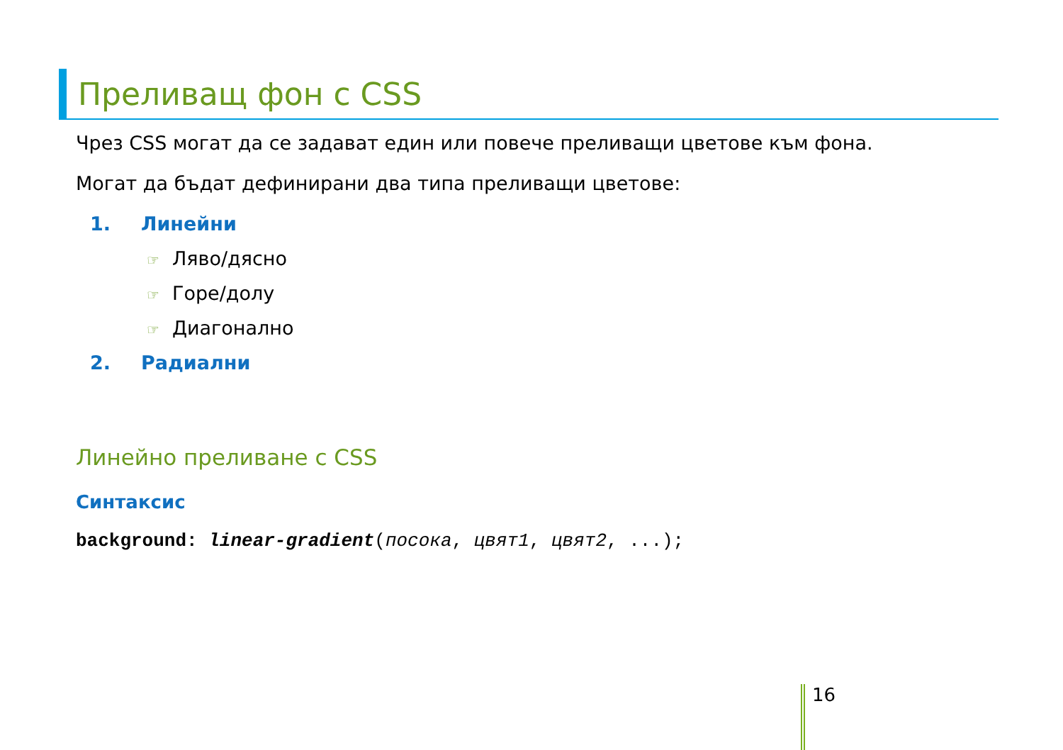Преливащ фон с CSS
Чрез CSS могат да се задават един или повече преливащи цветове към фона.
Могат да бъдат дефинирани два типа преливащи цветове:
1. Линейни
☞ Ляво/дясно
☞ Горе/долу
☞ Диагонално
2. Радиални
Линейно преливане с CSS
Синтаксис
background: linear-gradient(посока, цвят1, цвят2, ...);
16